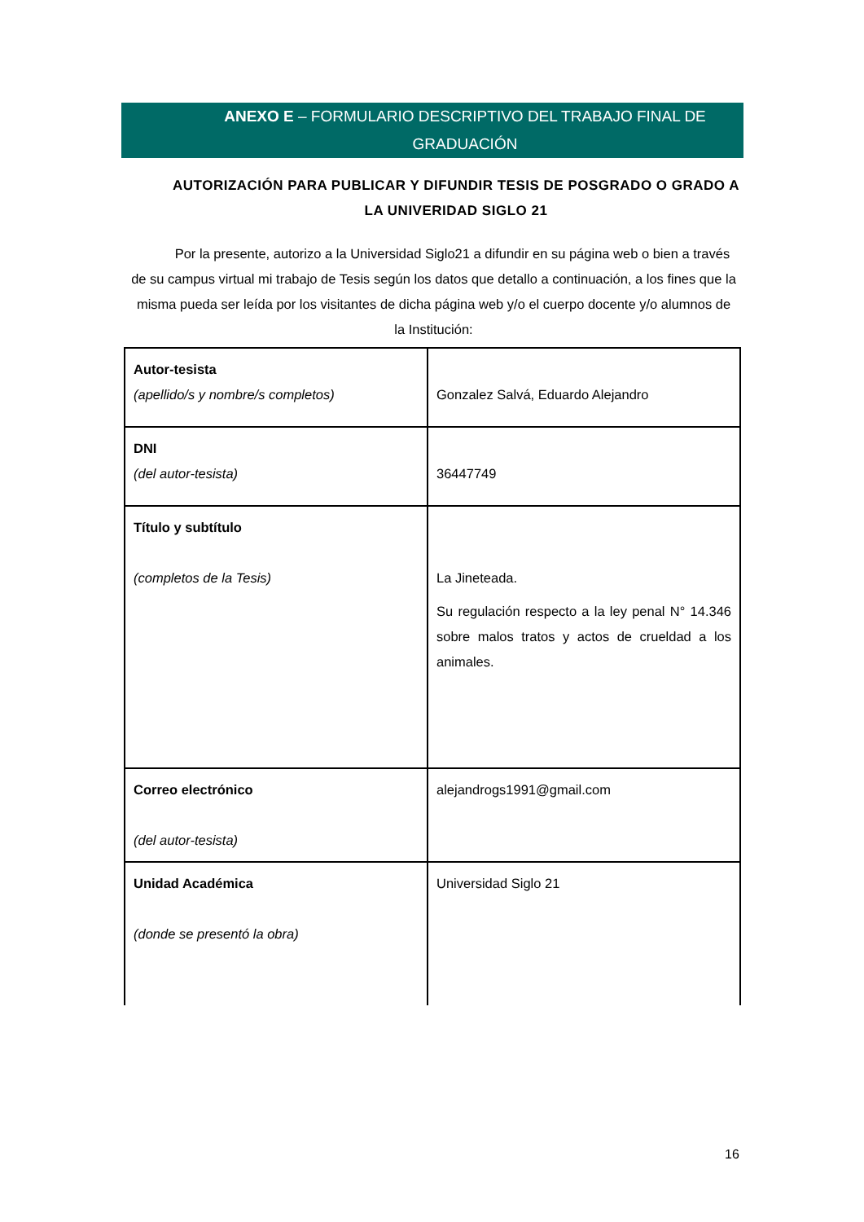ANEXO E – FORMULARIO DESCRIPTIVO DEL TRABAJO FINAL DE GRADUACIÓN
AUTORIZACIÓN PARA PUBLICAR Y DIFUNDIR TESIS DE POSGRADO O GRADO A LA UNIVERIDAD SIGLO 21
Por la presente, autorizo a la Universidad Siglo21 a difundir en su página web o bien a través de su campus virtual mi trabajo de Tesis según los datos que detallo a continuación, a los fines que la misma pueda ser leída por los visitantes de dicha página web y/o el cuerpo docente y/o alumnos de la Institución:
| Autor-tesista (apellido/s y nombre/s completos) | Gonzalez Salvá, Eduardo Alejandro |
| DNI (del autor-tesista) | 36447749 |
| Título y subtítulo (completos de la Tesis) | La Jineteada. Su regulación respecto a la ley penal N° 14.346 sobre malos tratos y actos de crueldad a los animales. |
| Correo electrónico (del autor-tesista) | alejandrogs1991@gmail.com |
| Unidad Académica (donde se presentó la obra) | Universidad Siglo 21 |
16